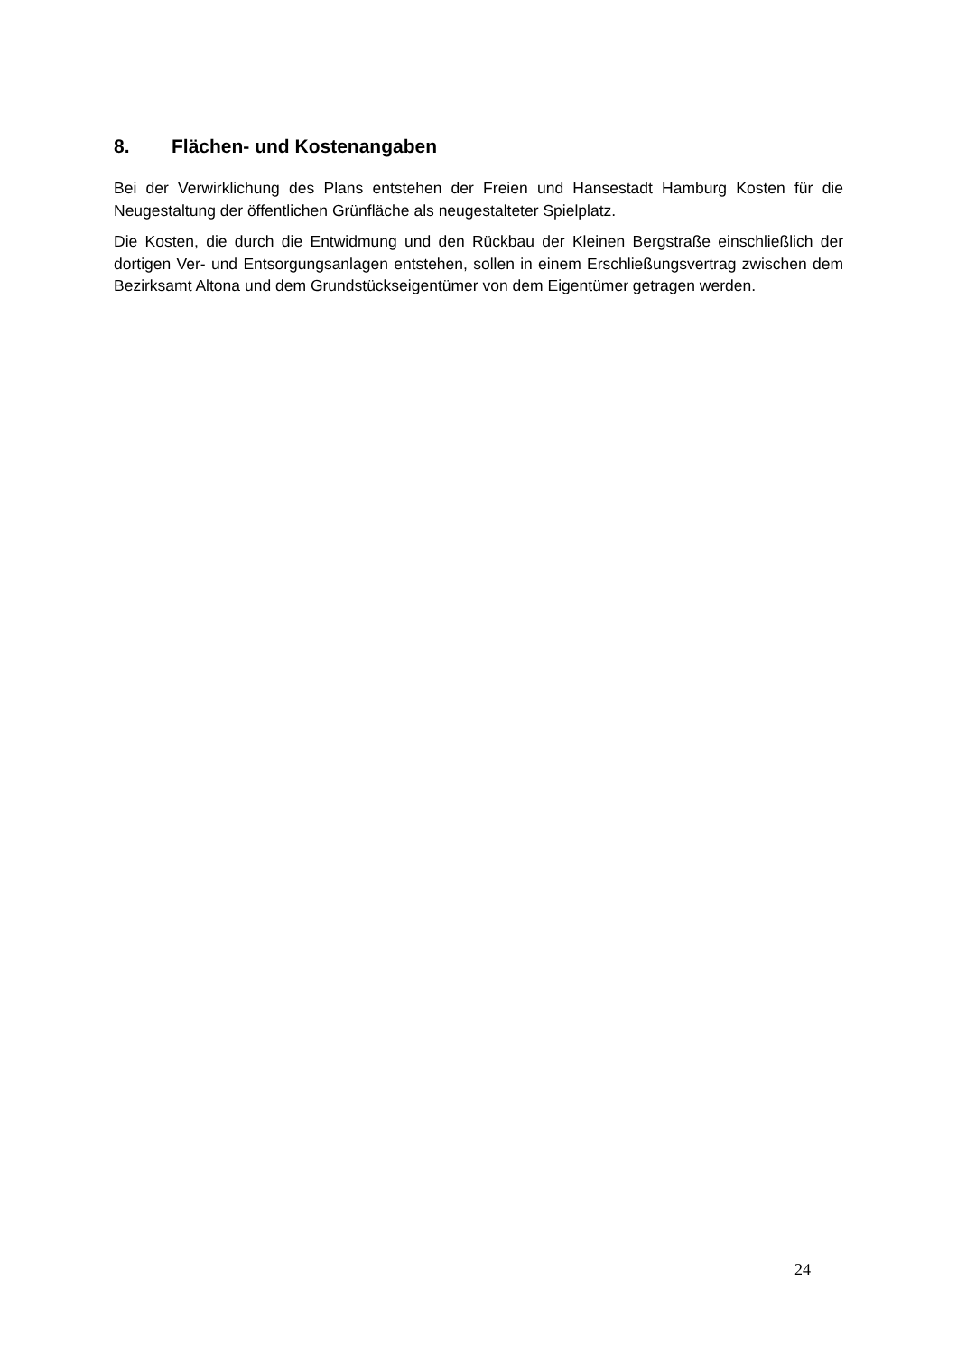8. Flächen- und Kostenangaben
Bei der Verwirklichung des Plans entstehen der Freien und Hansestadt Hamburg Kosten für die Neugestaltung der öffentlichen Grünfläche als neugestalteter Spielplatz.
Die Kosten, die durch die Entwidmung und den Rückbau der Kleinen Bergstraße einschließlich der dortigen Ver- und Entsorgungsanlagen entstehen, sollen in einem Erschließungsvertrag zwischen dem Bezirksamt Altona und dem Grundstückseigentümer von dem Eigentümer getragen werden.
24